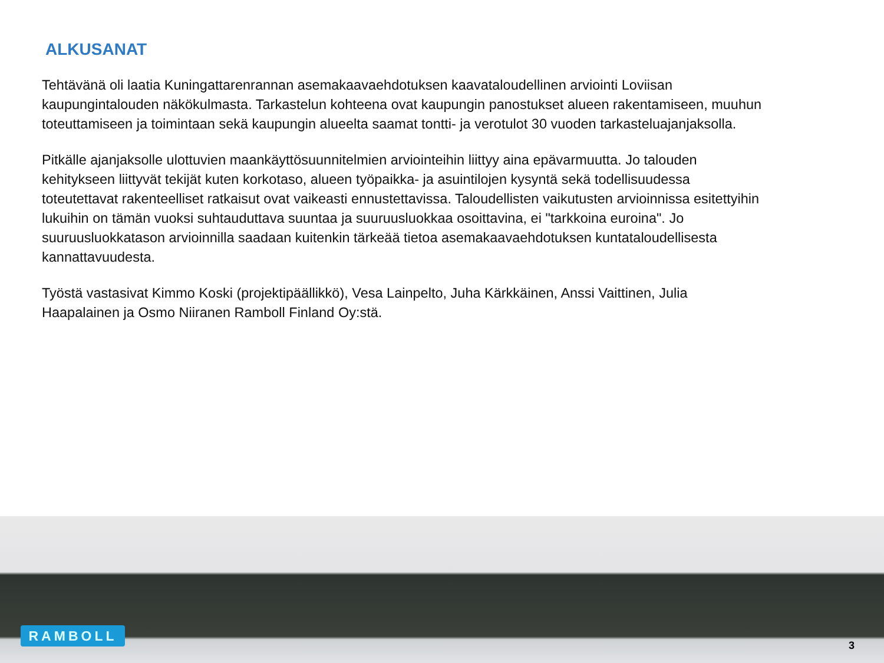ALKUSANAT
Tehtävänä oli laatia Kuningattarenrannan asemakaavaehdotuksen kaavataloudellinen arviointi Loviisan kaupungintalouden näkökulmasta. Tarkastelun kohteena ovat kaupungin panostukset alueen rakentamiseen, muuhun toteuttamiseen ja toimintaan sekä kaupungin alueelta saamat tontti- ja verotulot 30 vuoden tarkasteluajanjaksolla.
Pitkälle ajanjaksolle ulottuvien maankäyttösuunnitelmien arviointeihin liittyy aina epävarmuutta. Jo talouden kehitykseen liittyvät tekijät kuten korkotaso, alueen työpaikka- ja asuintilojen kysyntä sekä todellisuudessa toteutettavat rakenteelliset ratkaisut ovat vaikeasti ennustettavissa. Taloudellisten vaikutusten arvioinnissa esitettyihin lukuihin on tämän vuoksi suhtauduttava suuntaa ja suuruusluokkaa osoittavina, ei "tarkkoina euroina". Jo suuruusluokkatason arvioinnilla saadaan kuitenkin tärkeää tietoa asemakaavaehdotuksen kuntataloudellisesta kannattavuudesta.
Työstä vastasivat Kimmo Koski (projektipäällikkö), Vesa Lainpelto, Juha Kärkkäinen, Anssi Vaittinen, Julia Haapalainen ja Osmo Niiranen Ramboll Finland Oy:stä.
RAMBOLL
3